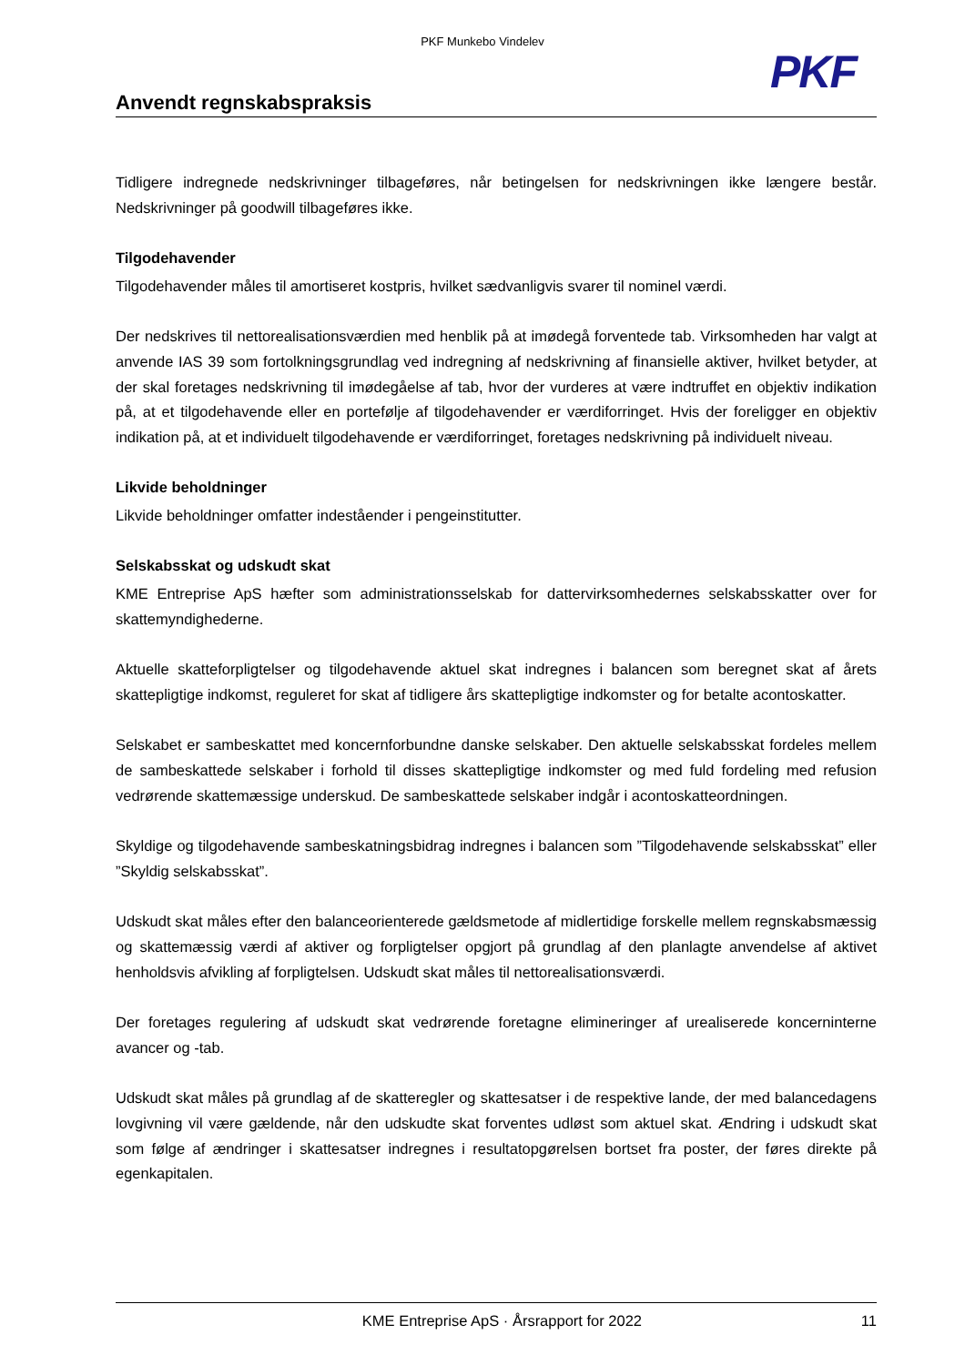PKF Munkebo Vindelev
PKF
Anvendt regnskabspraksis
Tidligere indregnede nedskrivninger tilbageføres, når betingelsen for nedskrivningen ikke længere består. Nedskrivninger på goodwill tilbageføres ikke.
Tilgodehavender
Tilgodehavender måles til amortiseret kostpris, hvilket sædvanligvis svarer til nominel værdi.
Der nedskrives til nettorealisationsværdien med henblik på at imødegå forventede tab. Virksomheden har valgt at anvende IAS 39 som fortolkningsgrundlag ved indregning af nedskrivning af finansielle aktiver, hvilket betyder, at der skal foretages nedskrivning til imødegåelse af tab, hvor der vurderes at være indtruffet en objektiv indikation på, at et tilgodehavende eller en portefølje af tilgodehavender er værdiforringet. Hvis der foreligger en objektiv indikation på, at et individuelt tilgodehavende er værdiforringet, foretages nedskrivning på individuelt niveau.
Likvide beholdninger
Likvide beholdninger omfatter indeståender i pengeinstitutter.
Selskabsskat og udskudt skat
KME Entreprise ApS hæfter som administrationsselskab for dattervirksomhedernes selskabsskatter over for skattemyndighederne.
Aktuelle skatteforpligtelser og tilgodehavende aktuel skat indregnes i balancen som beregnet skat af årets skattepligtige indkomst, reguleret for skat af tidligere års skattepligtige indkomster og for betalte acontoskatter.
Selskabet er sambeskattet med koncernforbundne danske selskaber. Den aktuelle selskabsskat fordeles mellem de sambeskattede selskaber i forhold til disses skattepligtige indkomster og med fuld fordeling med refusion vedrørende skattemæssige underskud. De sambeskattede selskaber indgår i acontoskatteordningen.
Skyldige og tilgodehavende sambeskatningsbidrag indregnes i balancen som ”Tilgodehavende selskabsskat” eller ”Skyldig selskabsskat”.
Udskudt skat måles efter den balanceorienterede gældsmetode af midlertidige forskelle mellem regnskabsmæssig og skattemæssig værdi af aktiver og forpligtelser opgjort på grundlag af den planlagte anvendelse af aktivet henholdsvis afvikling af forpligtelsen. Udskudt skat måles til nettorealisationsværdi.
Der foretages regulering af udskudt skat vedrørende foretagne elimineringer af urealiserede koncerninterne avancer og -tab.
Udskudt skat måles på grundlag af de skatteregler og skattesatser i de respektive lande, der med balancedagens lovgivning vil være gældende, når den udskudte skat forventes udløst som aktuel skat. Ændring i udskudt skat som følge af ændringer i skattesatser indregnes i resultatopgørelsen bortset fra poster, der føres direkte på egenkapitalen.
KME Entreprise ApS · Årsrapport for 2022 11